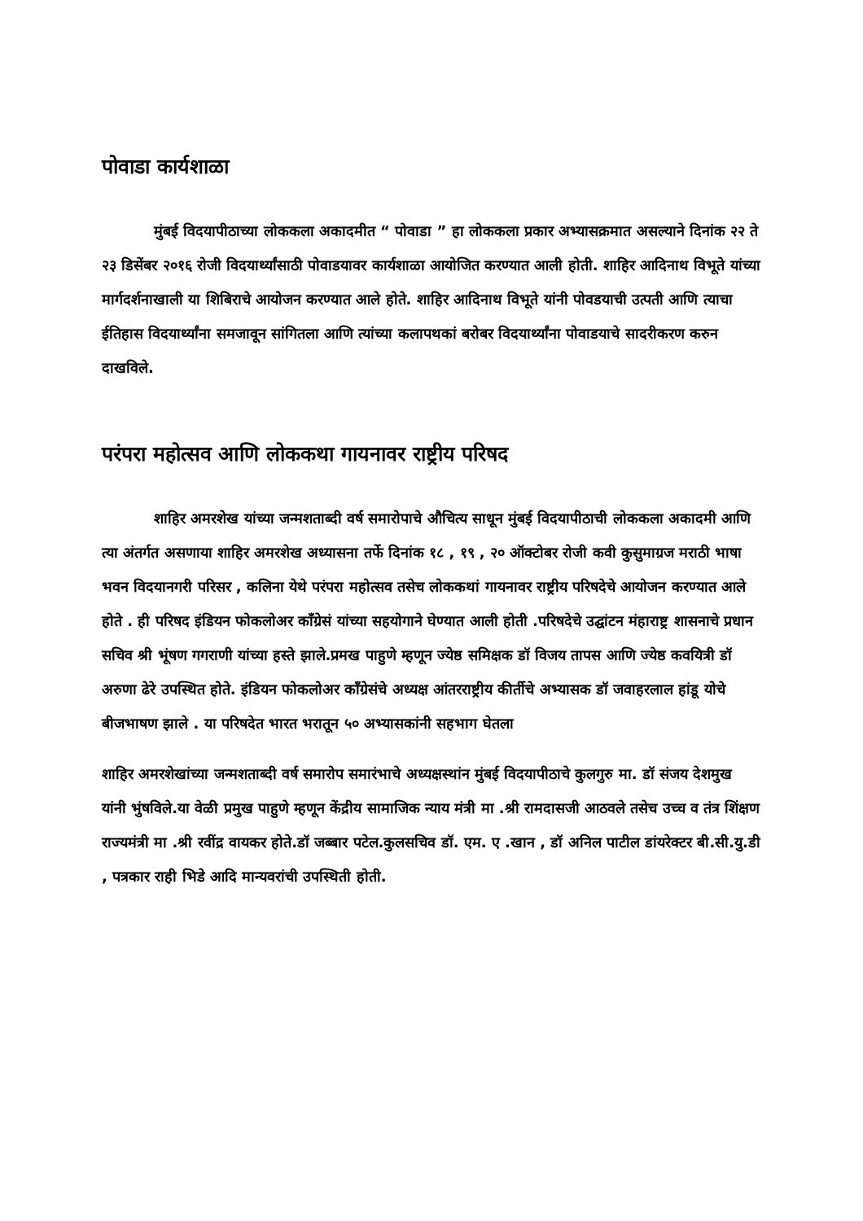पोवाडा कार्यशाळा
मुंबई विदयापीठाच्या लोककला अकादमीत “ पोवाडा ” हा लोककला प्रकार अभ्यासक्रमात असल्याने दिनांक २२ ते २३ डिसेंबर २०१६ रोजी विदयार्थ्यांसाठी पोवाडयावर कार्यशाळा आयोजित करण्यात आली होती. शाहिर आदिनाथ विभूते यांच्या मार्गदर्शनाखाली या शिबिराचे आयोजन करण्यात आले होते. शाहिर आदिनाथ विभूते यांनी पोवडयाची उत्पती आणि त्याचा ईतिहास विदयार्थ्यांना समजावून सांगितला आणि त्यांच्या कलापथकां बरोबर विदयार्थ्यांना पोवाडयाचे सादरीकरण करुन दाखविले.
परंपरा महोत्सव आणि लोककथा गायनावर राष्ट्रीय परिषद
शाहिर अमरशेख यांच्या जन्मशताब्दी वर्ष समारोपाचे औचित्य साधून मुंबई विदयापीठाची लोककला अकादमी आणि त्या अंतर्गत असणाया शाहिर अमरशेख अध्यासना तर्फे दिनांक १८ , १९ , २० ऑक्टोबर रोजी कवी कुसुमाग्रज मराठी भाषा भवन विदयानगरी परिसर , कलिना येथे परंपरा महोत्सव तसेच लोककथां गायनावर राष्ट्रीय परिषदेचे आयोजन करण्यात आले होते . ही परिषद इंडियन फोकलोअर कॉंग्रेसं यांच्या सहयोगाने घेण्यात आली होती .परिषदेचे उद्घांटन मंहाराष्ट्र शासनाचे प्रधान सचिव श्री भूंषण गगराणी यांच्या हस्ते झाले.प्रमख पाहुणे म्हणून ज्येष्ठ समिक्षक डॉ विजय तापस आणि ज्येष्ठ कवयित्री डॉ अरुणा ढेरे उपस्थित होते. इंडियन फोकलोअर कॉंग्रेसंचे अध्यक्ष आंतरराष्ट्रीय कीर्तीचे अभ्यासक डॉ जवाहरलाल हांडू योचे बीजभाषण झाले . या परिषदेत भारत भरातून ५० अभ्यासकांनी सहभाग घेतला
शाहिर अमरशेखांच्या जन्मशताब्दी वर्ष समारोप समारंभाचे अध्यक्षस्थांन मुंबई विदयापीठाचे कुलगुरु मा. डॉ संजय देशमुख यांनी भुंषविले.या वेळी प्रमुख पाहुणे म्हणून केंद्रीय सामाजिक न्याय मंत्री मा .श्री रामदासजी आठवले तसेच उच्च व तंत्र शिंक्षण राज्यमंत्री मा .श्री रवींद्र वायकर होते.डॉ जब्बार पटेल.कुलसचिव डॉ. एम. ए .खान , डॉ अनिल पाटील डांयरेक्टर बी.सी.यु.डी , पत्रकार राही भिडे आदि मान्यवरांची उपस्थिती होती.